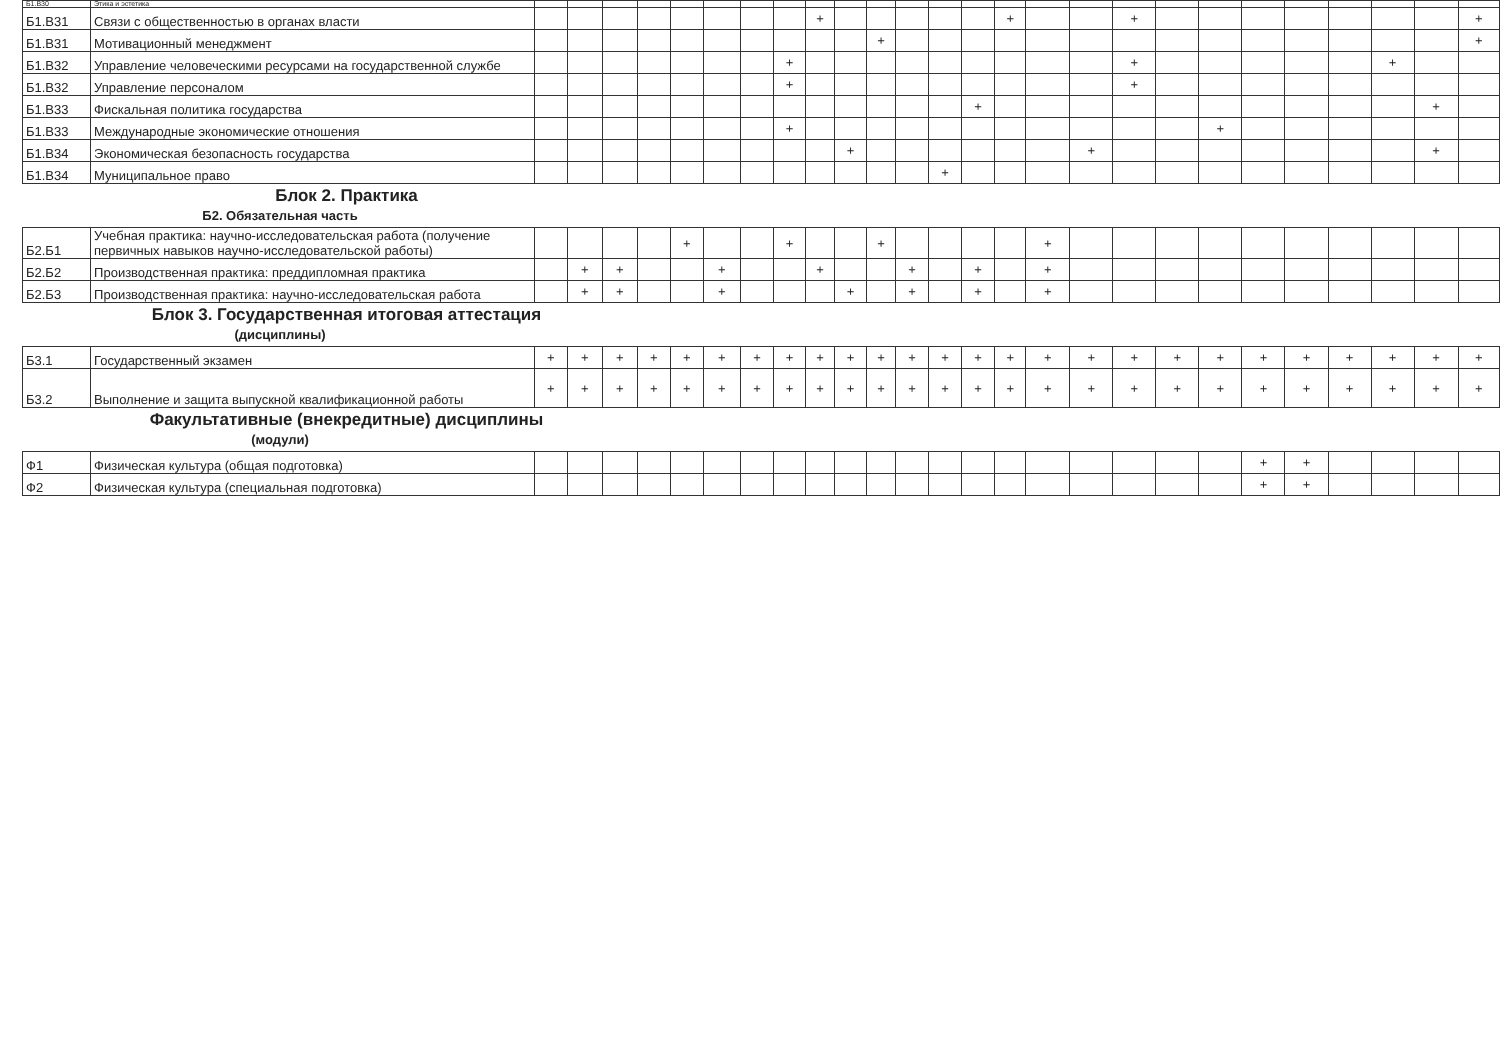| Б1.В30 | Этика и эстетика | | | | | | | | | | | | | | | | | | | | | | | | | | |
| Б1.В31 | Связи с общественностью в органах власти | | | | | | | | | + | | | | | | + | | | + | | | | | | | | + |
| Б1.В31 | Мотивационный менеджмент | | | | | | | | | | | + | | | | | | | | | | | | | | | + |
| Б1.В32 | Управление человеческими ресурсами на государственной службе | | | | | | | | + | | | | | | | | | | + | | | | | | + | | |
| Б1.В32 | Управление персоналом | | | | | | | | + | | | | | | | | | | + | | | | | | | | |
| Б1.В33 | Фискальная политика государства | | | | | | | | | | | | | | + | | | | | | | | | | | + | |
| Б1.В33 | Международные экономические отношения | | | | | | | | + | | | | | | | | | | | | + | | | | | | |
| Б1.В34 | Экономическая безопасность государства | | | | | | | | | | + | | | | | | | + | | | | | | | | + | |
| Б1.В34 | Муниципальное право | | | | | | | | | | | | | + | | | | | | | | | | | | | |
Блок 2. Практика
Б2. Обязательная часть
| Б2.Б1 | Учебная практика: научно-исследовательская работа (получение первичных навыков научно-исследовательской работы) | | | | | + | | | + | | | + | | | | | + | | | | | | | | | | |
| Б2.Б2 | Производственная практика: преддипломная практика | | + | + | | | + | | | + | | | + | | + | | + | | | | | | | | | | |
| Б2.Б3 | Производственная практика: научно-исследовательская работа | | + | + | | | + | | | | + | | + | | + | | + | | | | | | | | | | |
Блок 3. Государственная итоговая аттестация
(дисциплины)
| Б3.1 | Государственный экзамен | + | + | + | + | + | + | + | + | + | + | + | + | + | + | + | + | + | + | + | + | + | + | + | + | + | + |
| Б3.2 | Выполнение и защита выпускной квалификационной работы | + | + | + | + | + | + | + | + | + | + | + | + | + | + | + | + | + | + | + | + | + | + | + | + | + | + |
Факультативные (внекредитные) дисциплины
(модули)
| Ф1 | Физическая культура (общая подготовка) | | | | | | | | | | | | | | | | | | | | | + | + | | | | |
| Ф2 | Физическая культура (специальная подготовка) | | | | | | | | | | | | | | | | | | | | | + | + | | | | |